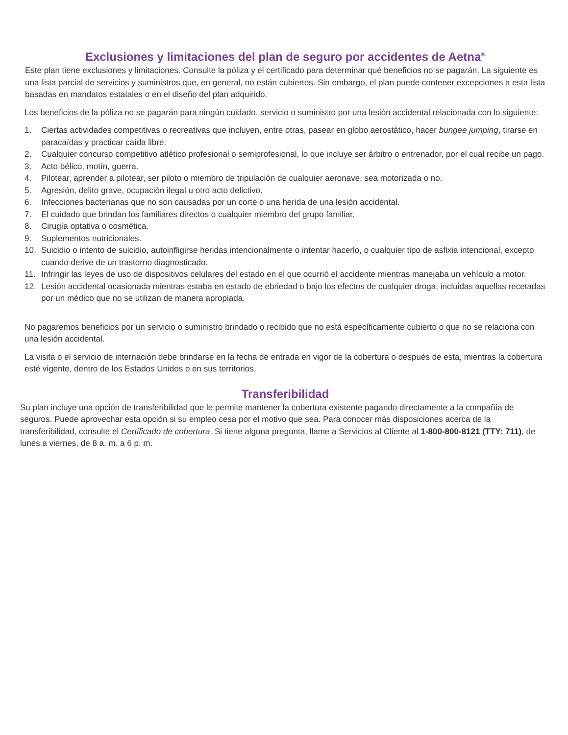Exclusiones y limitaciones del plan de seguro por accidentes de Aetna<sup>®</sup>
Este plan tiene exclusiones y limitaciones. Consulte la póliza y el certificado para determinar qué beneficios no se pagarán. La siguiente es una lista parcial de servicios y suministros que, en general, no están cubiertos. Sin embargo, el plan puede contener excepciones a esta lista basadas en mandatos estatales o en el diseño del plan adquirido.
Los beneficios de la póliza no se pagarán para ningún cuidado, servicio o suministro por una lesión accidental relacionada con lo siguiente:
1. Ciertas actividades competitivas o recreativas que incluyen, entre otras, pasear en globo aerostático, hacer bungee jumping, tirarse en paracaídas y practicar caída libre.
2. Cualquier concurso competitivo atlético profesional o semiprofesional, lo que incluye ser árbitro o entrenador, por el cual recibe un pago.
3. Acto bélico, motín, guerra.
4. Pilotear, aprender a pilotear, ser piloto o miembro de tripulación de cualquier aeronave, sea motorizada o no.
5. Agresión, delito grave, ocupación ilegal u otro acto delictivo.
6. Infecciones bacterianas que no son causadas por un corte o una herida de una lesión accidental.
7. El cuidado que brindan los familiares directos o cualquier miembro del grupo familiar.
8. Cirugía optativa o cosmética.
9. Suplementos nutricionales.
10. Suicidio o intento de suicidio, autoinfligirse heridas intencionalmente o intentar hacerlo, o cualquier tipo de asfixia intencional, excepto cuando derive de un trastorno diagnosticado.
11. Infringir las leyes de uso de dispositivos celulares del estado en el que ocurrió el accidente mientras manejaba un vehículo a motor.
12. Lesión accidental ocasionada mientras estaba en estado de ebriedad o bajo los efectos de cualquier droga, incluidas aquellas recetadas por un médico que no se utilizan de manera apropiada.
No pagaremos beneficios por un servicio o suministro brindado o recibido que no está específicamente cubierto o que no se relaciona con una lesión accidental.
La visita o el servicio de internación debe brindarse en la fecha de entrada en vigor de la cobertura o después de esta, mientras la cobertura esté vigente, dentro de los Estados Unidos o en sus territorios.
Transferibilidad
Su plan incluye una opción de transferibilidad que le permite mantener la cobertura existente pagando directamente a la compañía de seguros. Puede aprovechar esta opción si su empleo cesa por el motivo que sea. Para conocer más disposiciones acerca de la transferibilidad, consulte el Certificado de cobertura. Si tiene alguna pregunta, llame a Servicios al Cliente al 1-800-800-8121 (TTY: 711), de lunes a viernes, de 8 a. m. a 6 p. m.